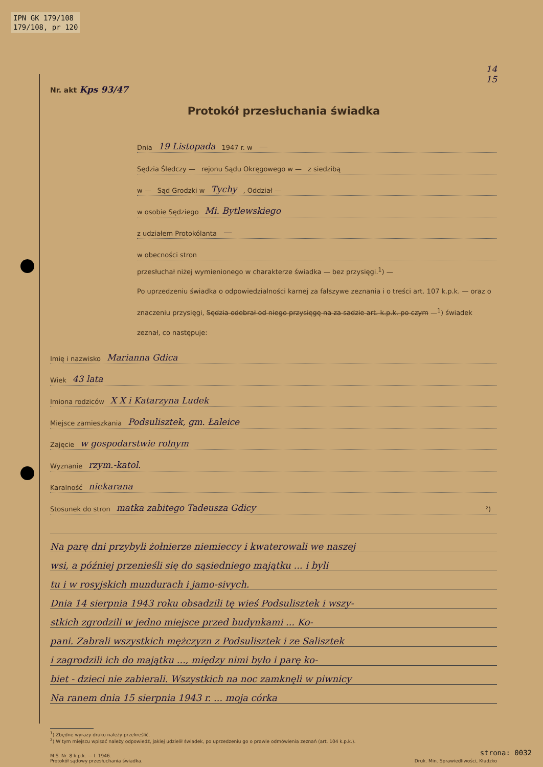IPN GK 179/108
179/108, pr 120
14
15
Nr. akt Kps 93/47
Protokół przesłuchania świadka
Dnia 19 Listopada 1947 r. w —
Sędzia Śledczy — rejonu Sądu Okręgowego w — z siedzibą
w — Sąd Grodzki w Tychy, Oddział —
w osobie Sędziego Mi. Bytlewskiego
z udziałem Protokólanta —
w obecności stron
przesłuchał niżej wymienionego w charakterze świadka — bez przysięgi.<sup>1</sup>) —
Po uprzedzeniu świadka o odpowiedzialności karnej za fałszywe zeznania i o treści art. 107 k.p.k. — oraz o znaczeniu przysięgi, Sędzia odebrał od niego przysięgę na za sadzie art. k.p.k. po czym —<sup>1</sup>) świadek zeznał, co następuje:
Imię i nazwisko Marianna Gdica
Wiek 43 lata
Imiona rodziców X X i Katarzyna Ludek
Miejsce zamieszkania Podsulisztek, gm. Łaleice
Zajęcie w gospodarstwie rolnym
Wyznanie rzym.-katol.
Karalność niekarana
Stosunek do stron matka zabitego Tadeusza Gdicy ²)
Na parę dni przybyli żołnierze niemieccy i kwaterowali we naszej
wsi, a później przenieśli się do sąsiedniego majątku ... i byli
tu i w rosyjskich mundurach i jamo-sivych.
Dnia 14 sierpnia 1943 roku obsadzili tę wieś Podsulisztek i wszy-
stkich zgrodzili w jedno miejsce przed budynkami ... Ko-
pani. Zabrali wszystkich mężczyzn z Podsulisztek i ze Salisztek
i zagrodzili ich do majątku ..., między nimi było i parę ko-
biet - dzieci nie zabierali. Wszystkich na noc zamknęli w piwnicy
Na ranem dnia 15 sierpnia 1943 r. ... moja córka
<sup>1</sup>) Zbędne wyrazy druku należy przekreślić.
<sup>2</sup>) W tym miejscu wpisać należy odpowiedź, jakiej udzielił świadek, po uprzedzeniu go o prawie odmówienia zeznań (art. 104 k.p.k.).
M.S. Nr. 8 k.p.k. — I. 1946.
Protokół sądowy przesłuchania świadka.
Druk. Min. Sprawiedliwości, Kładzko
strona: 0032